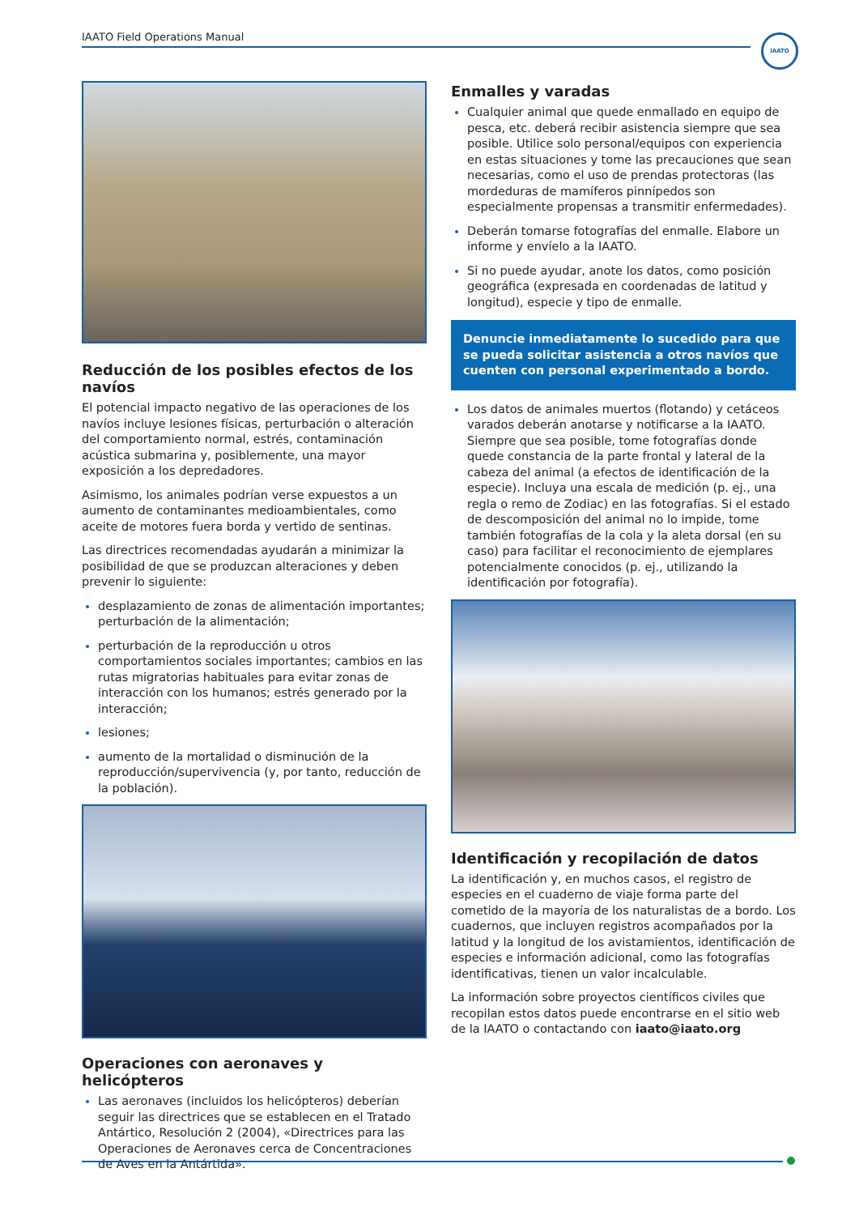IAATO Field Operations Manual IAATO
Reducción de los posibles efectos de los navíos
El potencial impacto negativo de las operaciones de los navíos incluye lesiones físicas, perturbación o alteración del comportamiento normal, estrés, contaminación acústica submarina y, posiblemente, una mayor exposición a los depredadores.
Asimismo, los animales podrían verse expuestos a un aumento de contaminantes medioambientales, como aceite de motores fuera borda y vertido de sentinas.
Las directrices recomendadas ayudarán a minimizar la posibilidad de que se produzcan alteraciones y deben prevenir lo siguiente:
desplazamiento de zonas de alimentación importantes; perturbación de la alimentación;
perturbación de la reproducción u otros comportamientos sociales importantes; cambios en las rutas migratorias habituales para evitar zonas de interacción con los humanos; estrés generado por la interacción;
lesiones;
aumento de la mortalidad o disminución de la reproducción/supervivencia (y, por tanto, reducción de la población).
Operaciones con aeronaves y helicópteros
Las aeronaves (incluidos los helicópteros) deberían seguir las directrices que se establecen en el Tratado Antártico, Resolución 2 (2004), «Directrices para las Operaciones de Aeronaves cerca de Concentraciones de Aves en la Antártida».
Enmalles y varadas
Cualquier animal que quede enmallado en equipo de pesca, etc. deberá recibir asistencia siempre que sea posible. Utilice solo personal/equipos con experiencia en estas situaciones y tome las precauciones que sean necesarias, como el uso de prendas protectoras (las mordeduras de mamíferos pinnípedos son especialmente propensas a transmitir enfermedades).
Deberán tomarse fotografías del enmalle. Elabore un informe y envíelo a la IAATO.
Si no puede ayudar, anote los datos, como posición geográfica (expresada en coordenadas de latitud y longitud), especie y tipo de enmalle.
Denuncie inmediatamente lo sucedido para que se pueda solicitar asistencia a otros navíos que cuenten con personal experimentado a bordo.
Los datos de animales muertos (flotando) y cetáceos varados deberán anotarse y notificarse a la IAATO. Siempre que sea posible, tome fotografías donde quede constancia de la parte frontal y lateral de la cabeza del animal (a efectos de identificación de la especie). Incluya una escala de medición (p. ej., una regla o remo de Zodiac) en las fotografías. Si el estado de descomposición del animal no lo impide, tome también fotografías de la cola y la aleta dorsal (en su caso) para facilitar el reconocimiento de ejemplares potencialmente conocidos (p. ej., utilizando la identificación por fotografía).
Identificación y recopilación de datos
La identificación y, en muchos casos, el registro de especies en el cuaderno de viaje forma parte del cometido de la mayoría de los naturalistas de a bordo. Los cuadernos, que incluyen registros acompañados por la latitud y la longitud de los avistamientos, identificación de especies e información adicional, como las fotografías identificativas, tienen un valor incalculable.
La información sobre proyectos científicos civiles que recopilan estos datos puede encontrarse en el sitio web de la IAATO o contactando con iaato@iaato.org